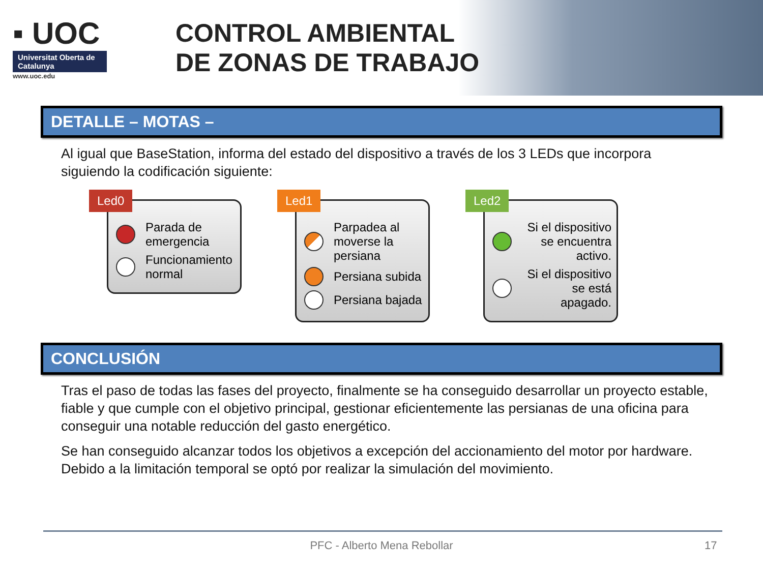▪ UOC
Universitat Oberta de Catalunya
www.uoc.edu
CONTROL AMBIENTAL
DE ZONAS DE TRABAJO
DETALLE – MOTAS –
Al igual que BaseStation, informa del estado del dispositivo a través de los 3 LEDs que incorpora siguiendo la codificación siguiente:
Led0
Parada de emergencia
Funcionamiento normal
Led1
Parpadea al moverse la persiana
Persiana subida
Persiana bajada
Led2
Si el dispositivo se encuentra activo.
Si el dispositivo se está apagado.
CONCLUSIÓN
Tras el paso de todas las fases del proyecto, finalmente se ha conseguido desarrollar un proyecto estable, fiable y que cumple con el objetivo principal, gestionar eficientemente las persianas de una oficina para conseguir una notable reducción del gasto energético.
Se han conseguido alcanzar todos los objetivos a excepción del accionamiento del motor por hardware. Debido a la limitación temporal se optó por realizar la simulación del movimiento.
PFC - Alberto Mena Rebollar 17